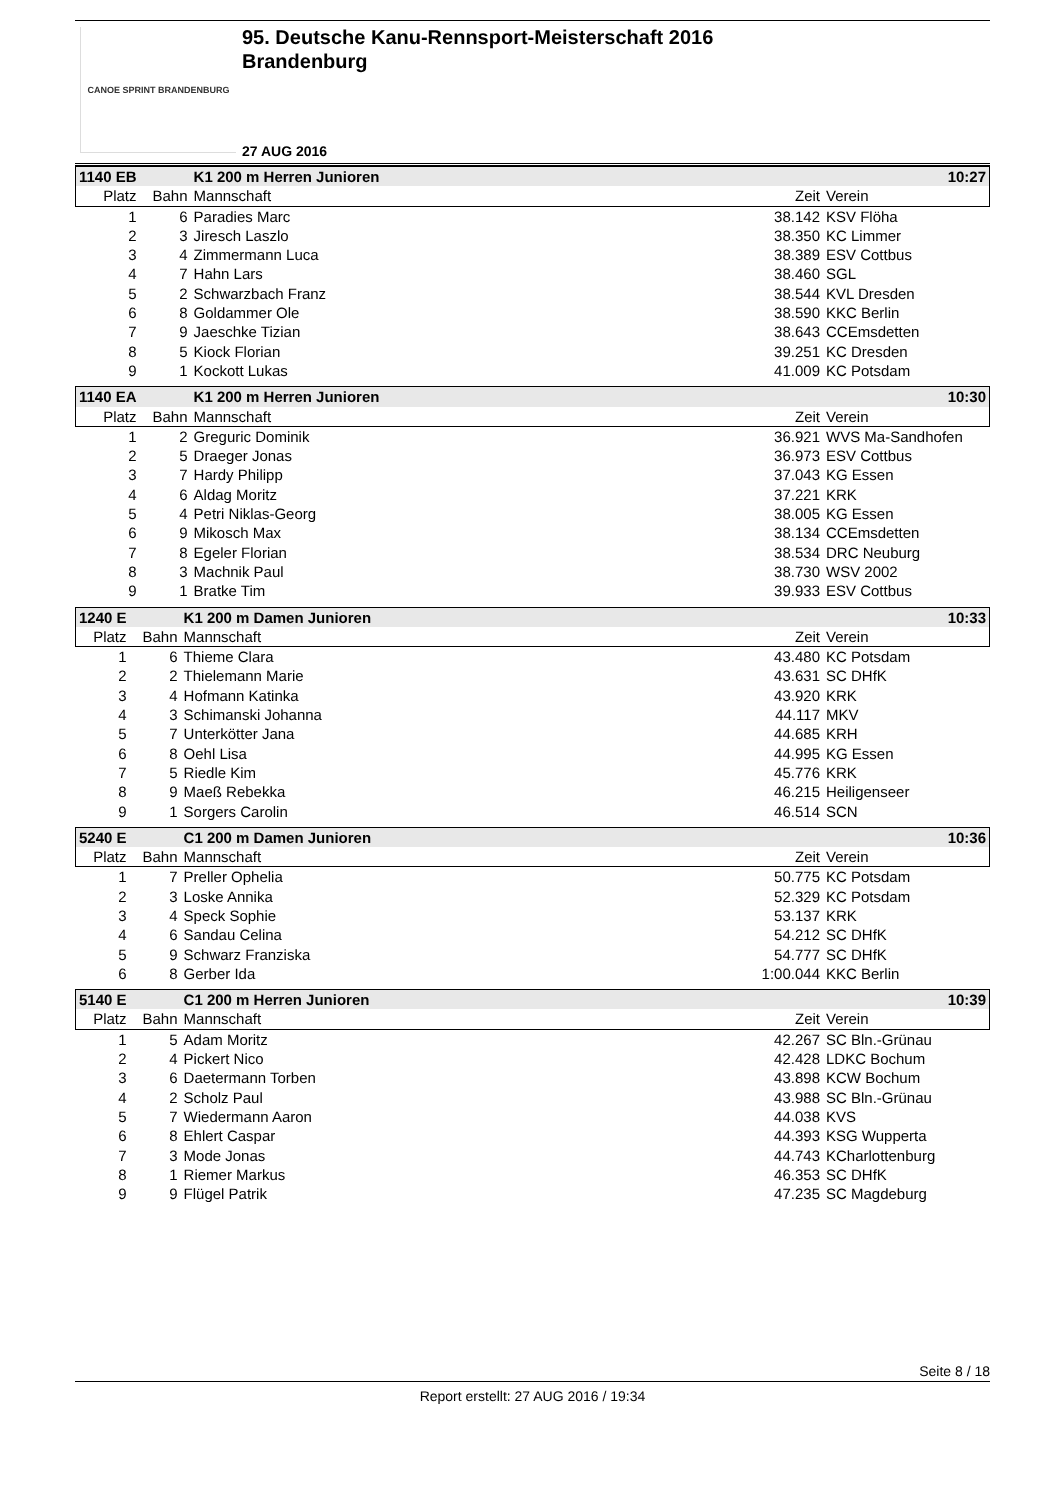CANOE SPRINT BRANDENBURG
95. Deutsche Kanu-Rennsport-Meisterschaft 2016
Brandenburg
27 AUG 2016
| 1140 EB | | K1 200 m Herren Junioren | | 10:27 |
| --- | --- | --- | --- | --- |
| Platz | Bahn | Mannschaft | Zeit | Verein |
| 1 | 6 | Paradies Marc | 38.142 | KSV Flöha |
| 2 | 3 | Jiresch Laszlo | 38.350 | KC Limmer |
| 3 | 4 | Zimmermann Luca | 38.389 | ESV Cottbus |
| 4 | 7 | Hahn Lars | 38.460 | SGL |
| 5 | 2 | Schwarzbach Franz | 38.544 | KVL Dresden |
| 6 | 8 | Goldammer Ole | 38.590 | KKC Berlin |
| 7 | 9 | Jaeschke Tizian | 38.643 | CCEmsdetten |
| 8 | 5 | Kiock Florian | 39.251 | KC Dresden |
| 9 | 1 | Kockott Lukas | 41.009 | KC Potsdam |
| 1140 EA | | K1 200 m Herren Junioren | | 10:30 |
| --- | --- | --- | --- | --- |
| Platz | Bahn | Mannschaft | Zeit | Verein |
| 1 | 2 | Greguric Dominik | 36.921 | WVS Ma-Sandhofen |
| 2 | 5 | Draeger Jonas | 36.973 | ESV Cottbus |
| 3 | 7 | Hardy Philipp | 37.043 | KG Essen |
| 4 | 6 | Aldag Moritz | 37.221 | KRK |
| 5 | 4 | Petri Niklas-Georg | 38.005 | KG Essen |
| 6 | 9 | Mikosch Max | 38.134 | CCEmsdetten |
| 7 | 8 | Egeler Florian | 38.534 | DRC Neuburg |
| 8 | 3 | Machnik Paul | 38.730 | WSV 2002 |
| 9 | 1 | Bratke Tim | 39.933 | ESV Cottbus |
| 1240 E | | K1 200 m Damen Junioren | | 10:33 |
| --- | --- | --- | --- | --- |
| Platz | Bahn | Mannschaft | Zeit | Verein |
| 1 | 6 | Thieme Clara | 43.480 | KC Potsdam |
| 2 | 2 | Thielemann Marie | 43.631 | SC DHfK |
| 3 | 4 | Hofmann Katinka | 43.920 | KRK |
| 4 | 3 | Schimanski Johanna | 44.117 | MKV |
| 5 | 7 | Unterkötter Jana | 44.685 | KRH |
| 6 | 8 | Oehl Lisa | 44.995 | KG Essen |
| 7 | 5 | Riedle Kim | 45.776 | KRK |
| 8 | 9 | Maeß Rebekka | 46.215 | Heiligenseer |
| 9 | 1 | Sorgers Carolin | 46.514 | SCN |
| 5240 E | | C1 200 m Damen Junioren | | 10:36 |
| --- | --- | --- | --- | --- |
| Platz | Bahn | Mannschaft | Zeit | Verein |
| 1 | 7 | Preller Ophelia | 50.775 | KC Potsdam |
| 2 | 3 | Loske Annika | 52.329 | KC Potsdam |
| 3 | 4 | Speck Sophie | 53.137 | KRK |
| 4 | 6 | Sandau Celina | 54.212 | SC DHfK |
| 5 | 9 | Schwarz Franziska | 54.777 | SC DHfK |
| 6 | 8 | Gerber Ida | 1:00.044 | KKC Berlin |
| 5140 E | | C1 200 m Herren Junioren | | 10:39 |
| --- | --- | --- | --- | --- |
| Platz | Bahn | Mannschaft | Zeit | Verein |
| 1 | 5 | Adam Moritz | 42.267 | SC Bln.-Grünau |
| 2 | 4 | Pickert Nico | 42.428 | LDKC Bochum |
| 3 | 6 | Daetermann Torben | 43.898 | KCW Bochum |
| 4 | 2 | Scholz Paul | 43.988 | SC Bln.-Grünau |
| 5 | 7 | Wiedermann Aaron | 44.038 | KVS |
| 6 | 8 | Ehlert Caspar | 44.393 | KSG Wupperta |
| 7 | 3 | Mode Jonas | 44.743 | KCharlottenburg |
| 8 | 1 | Riemer Markus | 46.353 | SC DHfK |
| 9 | 9 | Flügel Patrik | 47.235 | SC Magdeburg |
Seite 8 / 18
Report erstellt: 27 AUG 2016 / 19:34